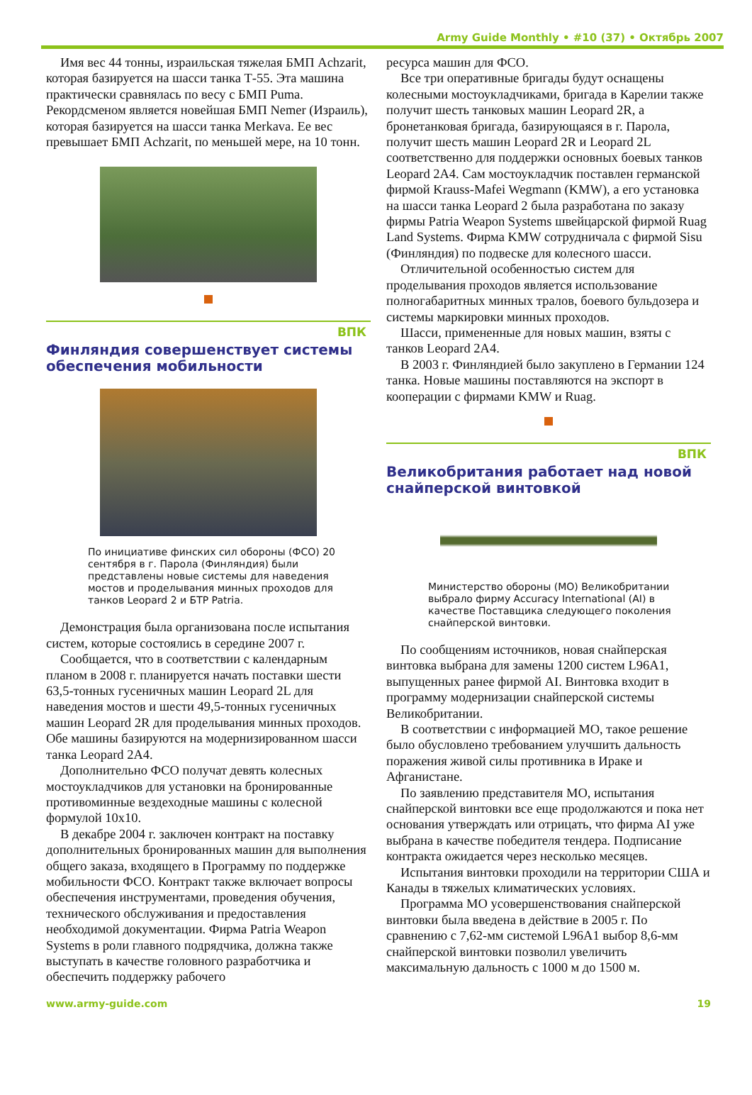Army Guide Monthly • #10 (37) • Октябрь 2007
Имя вес 44 тонны, израильская тяжелая БМП Achzarit, которая базируется на шасси танка Т-55. Эта машина практически сравнялась по весу с БМП Puma. Рекордсменом является новейшая БМП Nemer (Израиль), которая базируется на шасси танка Merkava. Ее вес превышает БМП Achzarit, по меньшей мере, на 10 тонн.
ВПК
Финляндия совершенствует системы обеспечения мобильности
По инициативе финских сил обороны (ФСО) 20 сентября в г. Парола (Финляндия) были представлены новые системы для наведения мостов и проделывания минных проходов для танков Leopard 2 и БТР Patria.
Демонстрация была организована после испытания систем, которые состоялись в середине 2007 г.
Сообщается, что в соответствии с календарным планом в 2008 г. планируется начать поставки шести 63,5-тонных гусеничных машин Leopard 2L для наведения мостов и шести 49,5-тонных гусеничных машин Leopard 2R для проделывания минных проходов. Обе машины базируются на модернизированном шасси танка Leopard 2A4.
Дополнительно ФСО получат девять колесных мостоукладчиков для установки на бронированные противоминные вездеходные машины с колесной формулой 10x10.
В декабре 2004 г. заключен контракт на поставку дополнительных бронированных машин для выполнения общего заказа, входящего в Программу по поддержке мобильности ФСО. Контракт также включает вопросы обеспечения инструментами, проведения обучения, технического обслуживания и предоставления необходимой документации. Фирма Patria Weapon Systems в роли главного подрядчика, должна также выступать в качестве головного разработчика и обеспечить поддержку рабочего
ресурса машин для ФСО.
Все три оперативные бригады будут оснащены колесными мостоукладчиками, бригада в Карелии также получит шесть танковых машин Leopard 2R, а бронетанковая бригада, базирующаяся в г. Парола, получит шесть машин Leopard 2R и Leopard 2L соответственно для поддержки основных боевых танков Leopard 2A4. Сам мостоукладчик поставлен германской фирмой Krauss-Mafei Wegmann (KMW), а его установка на шасси танка Leopard 2 была разработана по заказу фирмы Patria Weapon Systems швейцарской фирмой Ruag Land Systems. Фирма KMW сотрудничала с фирмой Sisu (Финляндия) по подвеске для колесного шасси.
Отличительной особенностью систем для проделывания проходов является использование полногабаритных минных тралов, боевого бульдозера и системы маркировки минных проходов.
Шасси, примененные для новых машин, взяты с танков Leopard 2A4.
В 2003 г. Финляндией было закуплено в Германии 124 танка. Новые машины поставляются на экспорт в кооперации с фирмами KMW и Ruag.
ВПК
Великобритания работает над новой снайперской винтовкой
Министерство обороны (МО) Великобритании выбрало фирму Accuracy International (AI) в качестве Поставщика следующего поколения снайперской винтовки.
По сообщениям источников, новая снайперская винтовка выбрана для замены 1200 систем L96A1, выпущенных ранее фирмой AI. Винтовка входит в программу модернизации снайперской системы Великобритании.
В соответствии с информацией МО, такое решение было обусловлено требованием улучшить дальность поражения живой силы противника в Ираке и Афганистане.
По заявлению представителя МО, испытания снайперской винтовки все еще продолжаются и пока нет основания утверждать или отрицать, что фирма AI уже выбрана в качестве победителя тендера. Подписание контракта ожидается через несколько месяцев.
Испытания винтовки проходили на территории США и Канады в тяжелых климатических условиях.
Программа МО усовершенствования снайперской винтовки была введена в действие в 2005 г. По сравнению с 7,62-мм системой L96A1 выбор 8,6-мм снайперской винтовки позволил увеличить максимальную дальность с 1000 м до 1500 м.
www.army-guide.com 19